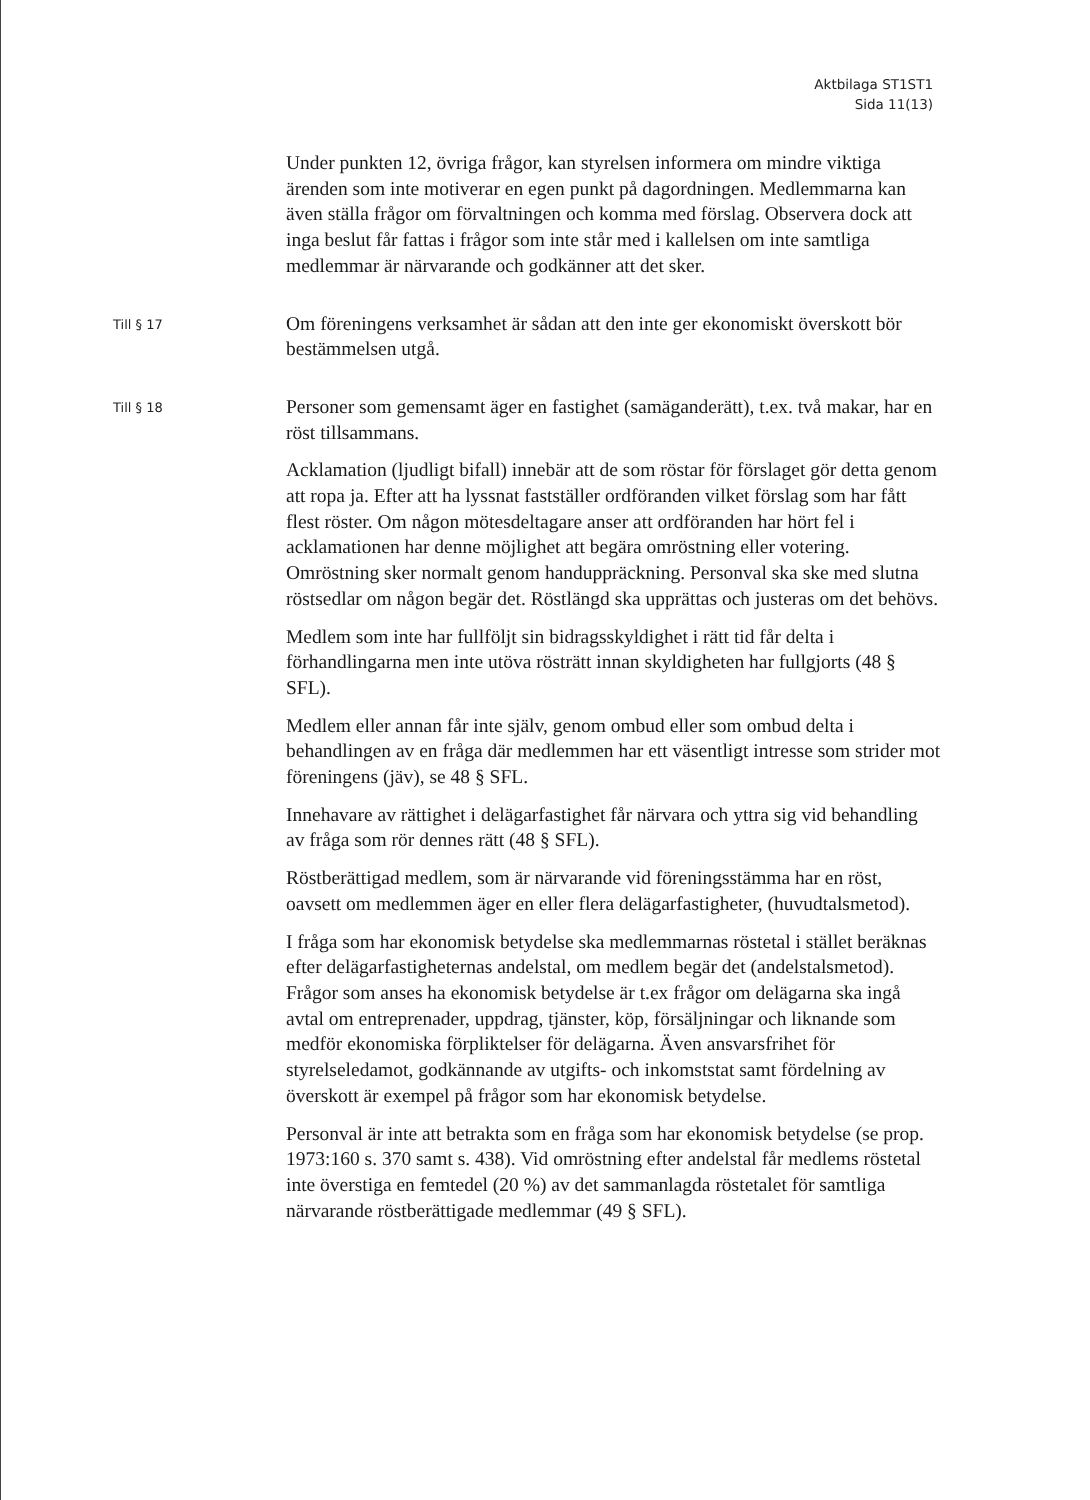Aktbilaga ST1ST1
Sida 11(13)
Under punkten 12, övriga frågor, kan styrelsen informera om mindre viktiga ärenden som inte motiverar en egen punkt på dagordningen. Medlemmarna kan även ställa frågor om förvaltningen och komma med förslag. Observera dock att inga beslut får fattas i frågor som inte står med i kallelsen om inte samtliga medlemmar är närvarande och godkänner att det sker.
Till § 17
Om föreningens verksamhet är sådan att den inte ger ekonomiskt överskott bör bestämmelsen utgå.
Till § 18
Personer som gemensamt äger en fastighet (samäganderätt), t.ex. två makar, har en röst tillsammans.
Acklamation (ljudligt bifall) innebär att de som röstar för förslaget gör detta genom att ropa ja. Efter att ha lyssnat fastställer ordföranden vilket förslag som har fått flest röster. Om någon mötesdeltagare anser att ordföranden har hört fel i acklamationen har denne möjlighet att begära omröstning eller votering. Omröstning sker normalt genom handuppräckning. Personval ska ske med slutna röstsedlar om någon begär det. Röstlängd ska upprättas och justeras om det behövs.
Medlem som inte har fullföljt sin bidragsskyldighet i rätt tid får delta i förhandlingarna men inte utöva rösträtt innan skyldigheten har fullgjorts (48 § SFL).
Medlem eller annan får inte själv, genom ombud eller som ombud delta i behandlingen av en fråga där medlemmen har ett väsentligt intresse som strider mot föreningens (jäv), se 48 § SFL.
Innehavare av rättighet i delägarfastighet får närvara och yttra sig vid behandling av fråga som rör dennes rätt (48 § SFL).
Röstberättigad medlem, som är närvarande vid föreningsstämma har en röst, oavsett om medlemmen äger en eller flera delägarfastigheter, (huvudtalsmetod).
I fråga som har ekonomisk betydelse ska medlemmarnas röstetal i stället beräknas efter delägarfastigheternas andelstal, om medlem begär det (andelstalsmetod). Frågor som anses ha ekonomisk betydelse är t.ex frågor om delägarna ska ingå avtal om entreprenader, uppdrag, tjänster, köp, försäljningar och liknande som medför ekonomiska förpliktelser för delägarna. Även ansvarsfrihet för styrelseledamot, godkännande av utgifts- och inkomststat samt fördelning av överskott är exempel på frågor som har ekonomisk betydelse.
Personval är inte att betrakta som en fråga som har ekonomisk betydelse (se prop. 1973:160 s. 370 samt s. 438). Vid omröstning efter andelstal får medlems röstetal inte överstiga en femtedel (20 %) av det sammanlagda röstetalet för samtliga närvarande röstberättigade medlemmar (49 § SFL).